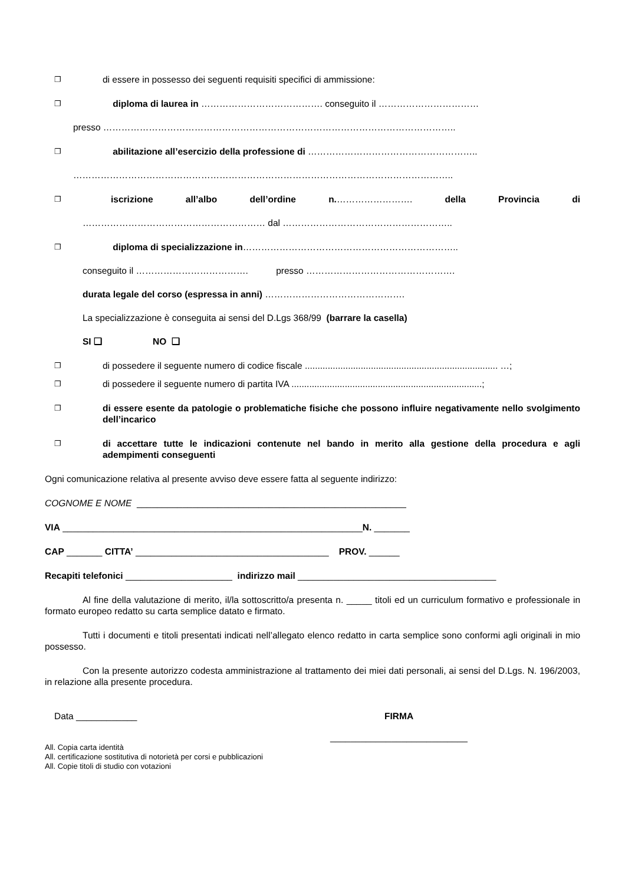❐ di essere in possesso dei seguenti requisiti specifici di ammissione:
❐ diploma di laurea in …………………………………. conseguito il ……………………………
presso ……………………………………………………………………………………………………..
❐ abilitazione all’esercizio della professione di ………………………………………………..
……………………………………………………………………………………………………………..
❐ iscrizione all’albo dell’ordine n.……………………. della Provincia di
…………………………………………………… dal ………………………………………………..
❐ diploma di specializzazione in……………………………………………………………..
conseguito il ………………………………. presso ………………………………………….
durata legale del corso (espressa in anni) ……………………………………….
La specializzazione è conseguita ai sensi del D.Lgs 368/99 (barrare la casella)
SI ❑ NO ❑
❐ di possedere il seguente numero di codice fiscale ............................................................................ …;
❐ di possedere il seguente numero di partita IVA ...........................................................................;
❐ di essere esente da patologie o problematiche fisiche che possono influire negativamente nello svolgimento dell’incarico
❐ di accettare tutte le indicazioni contenute nel bando in merito alla gestione della procedura e agli adempimenti conseguenti
Ogni comunicazione relativa al presente avviso deve essere fatta al seguente indirizzo:
COGNOME E NOME _____________________________________________________
VIA ___________________________________________________________N. _______
CAP _______ CITTA’ ______________________________________ PROV. ______
Recapiti telefonici _____________________ indirizzo mail _______________________________________
Al fine della valutazione di merito, il/la sottoscritto/a presenta n. _____ titoli ed un curriculum formativo e professionale in formato europeo redatto su carta semplice datato e firmato.
Tutti i documenti e titoli presentati indicati nell’allegato elenco redatto in carta semplice sono conformi agli originali in mio possesso.
Con la presente autorizzo codesta amministrazione al trattamento dei miei dati personali, ai sensi del D.Lgs. N. 196/2003, in relazione alla presente procedura.
Data ____________ FIRMA
___________________________
All. Copia carta identità
All. certificazione sostitutiva di notorietà per corsi e pubblicazioni
All. Copie titoli di studio con votazioni